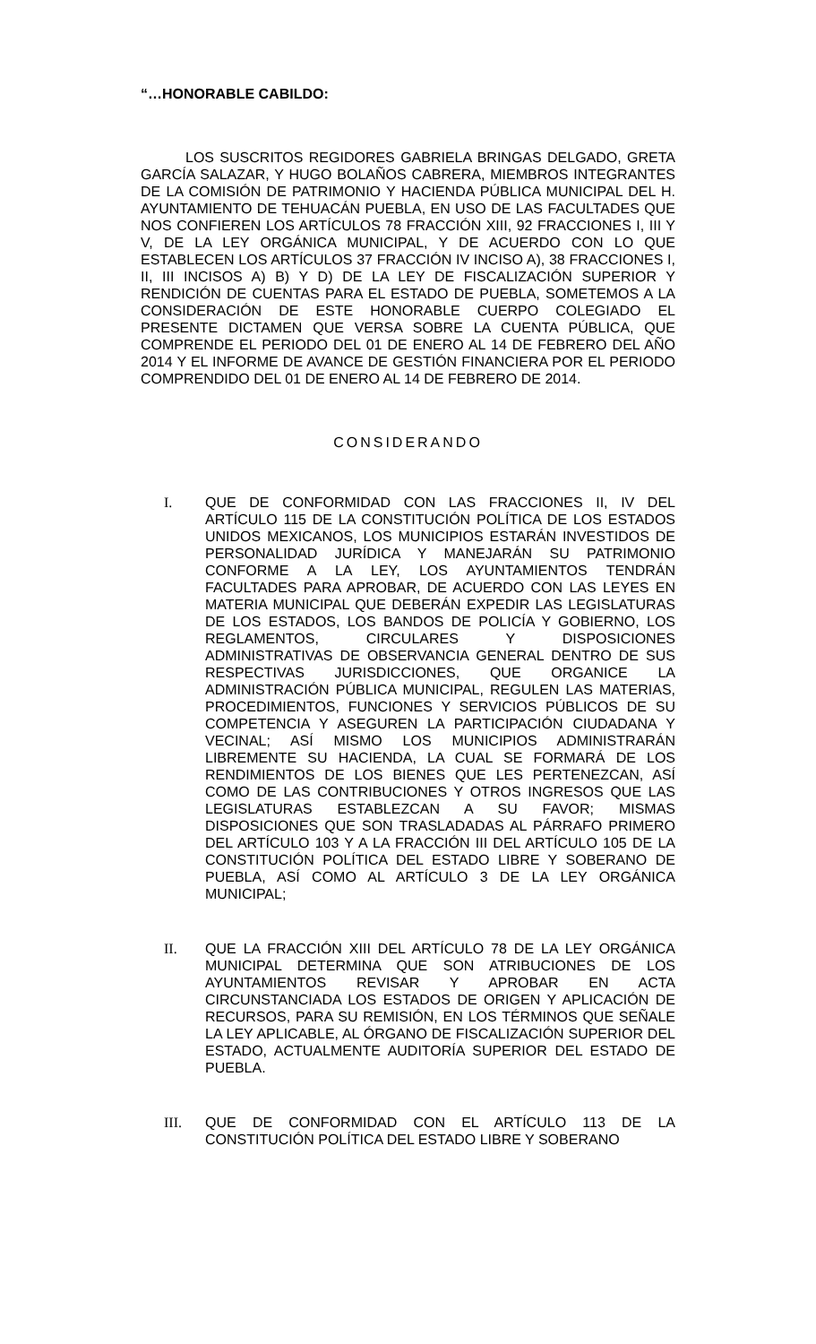“…HONORABLE CABILDO:
LOS SUSCRITOS REGIDORES GABRIELA BRINGAS DELGADO, GRETA GARCÍA SALAZAR, Y HUGO BOLAÑOS CABRERA, MIEMBROS INTEGRANTES DE LA COMISIÓN DE PATRIMONIO Y HACIENDA PÚBLICA MUNICIPAL DEL H. AYUNTAMIENTO DE TEHUACÁN PUEBLA, EN USO DE LAS FACULTADES QUE NOS CONFIEREN LOS ARTÍCULOS 78 FRACCIÓN XIII, 92 FRACCIONES I, III Y V, DE LA LEY ORGÁNICA MUNICIPAL, Y DE ACUERDO CON LO QUE ESTABLECEN LOS ARTÍCULOS 37 FRACCIÓN IV INCISO A), 38 FRACCIONES I, II, III INCISOS A) B) Y D) DE LA LEY DE FISCALIZACIÓN SUPERIOR Y RENDICIÓN DE CUENTAS PARA EL ESTADO DE PUEBLA, SOMETEMOS A LA CONSIDERACIÓN DE ESTE HONORABLE CUERPO COLEGIADO EL PRESENTE DICTAMEN QUE VERSA SOBRE LA CUENTA PÚBLICA, QUE COMPRENDE EL PERIODO DEL 01 DE ENERO AL 14 DE FEBRERO DEL AÑO 2014 Y EL INFORME DE AVANCE DE GESTIÓN FINANCIERA POR EL PERIODO COMPRENDIDO DEL 01 DE ENERO AL 14 DE FEBRERO DE 2014.
CONSIDERANDO
I. QUE DE CONFORMIDAD CON LAS FRACCIONES II, IV DEL ARTÍCULO 115 DE LA CONSTITUCIÓN POLÍTICA DE LOS ESTADOS UNIDOS MEXICANOS, LOS MUNICIPIOS ESTARÁN INVESTIDOS DE PERSONALIDAD JURÍDICA Y MANEJARÁN SU PATRIMONIO CONFORME A LA LEY, LOS AYUNTAMIENTOS TENDRÁN FACULTADES PARA APROBAR, DE ACUERDO CON LAS LEYES EN MATERIA MUNICIPAL QUE DEBERÁN EXPEDIR LAS LEGISLATURAS DE LOS ESTADOS, LOS BANDOS DE POLICÍA Y GOBIERNO, LOS REGLAMENTOS, CIRCULARES Y DISPOSICIONES ADMINISTRATIVAS DE OBSERVANCIA GENERAL DENTRO DE SUS RESPECTIVAS JURISDICCIONES, QUE ORGANICE LA ADMINISTRACIÓN PÚBLICA MUNICIPAL, REGULEN LAS MATERIAS, PROCEDIMIENTOS, FUNCIONES Y SERVICIOS PÚBLICOS DE SU COMPETENCIA Y ASEGUREN LA PARTICIPACIÓN CIUDADANA Y VECINAL; ASÍ MISMO LOS MUNICIPIOS ADMINISTRARÁN LIBREMENTE SU HACIENDA, LA CUAL SE FORMARÁ DE LOS RENDIMIENTOS DE LOS BIENES QUE LES PERTENEZCAN, ASÍ COMO DE LAS CONTRIBUCIONES Y OTROS INGRESOS QUE LAS LEGISLATURAS ESTABLEZCAN A SU FAVOR; MISMAS DISPOSICIONES QUE SON TRASLADADAS AL PÁRRAFO PRIMERO DEL ARTÍCULO 103 Y A LA FRACCIÓN III DEL ARTÍCULO 105 DE LA CONSTITUCIÓN POLÍTICA DEL ESTADO LIBRE Y SOBERANO DE PUEBLA, ASÍ COMO AL ARTÍCULO 3 DE LA LEY ORGÁNICA MUNICIPAL;
II. QUE LA FRACCIÓN XIII DEL ARTÍCULO 78 DE LA LEY ORGÁNICA MUNICIPAL DETERMINA QUE SON ATRIBUCIONES DE LOS AYUNTAMIENTOS REVISAR Y APROBAR EN ACTA CIRCUNSTANCIADA LOS ESTADOS DE ORIGEN Y APLICACIÓN DE RECURSOS, PARA SU REMISIÓN, EN LOS TÉRMINOS QUE SEÑALE LA LEY APLICABLE, AL ÓRGANO DE FISCALIZACIÓN SUPERIOR DEL ESTADO, ACTUALMENTE AUDITORÍA SUPERIOR DEL ESTADO DE PUEBLA.
III. QUE DE CONFORMIDAD CON EL ARTÍCULO 113 DE LA CONSTITUCIÓN POLÍTICA DEL ESTADO LIBRE Y SOBERANO